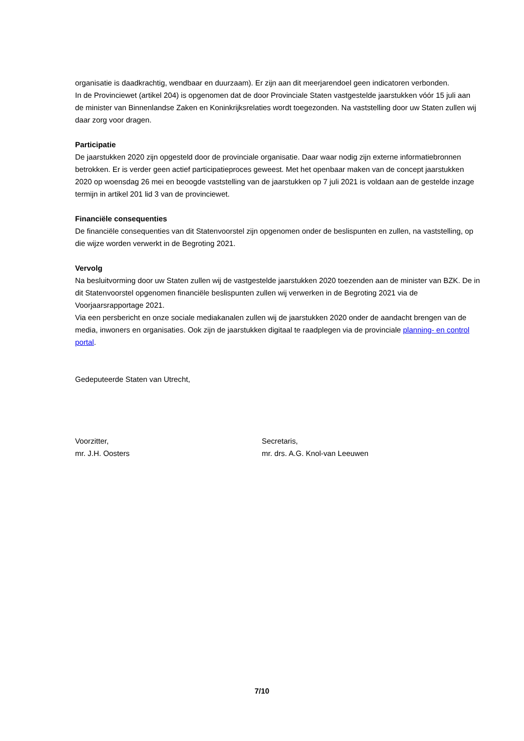organisatie is daadkrachtig, wendbaar en duurzaam). Er zijn aan dit meerjarendoel geen indicatoren verbonden.
In de Provinciewet (artikel 204) is opgenomen dat de door Provinciale Staten vastgestelde jaarstukken vóór 15 juli aan de minister van Binnenlandse Zaken en Koninkrijksrelaties wordt toegezonden. Na vaststelling door uw Staten zullen wij daar zorg voor dragen.
Participatie
De jaarstukken 2020 zijn opgesteld door de provinciale organisatie. Daar waar nodig zijn externe informatiebronnen betrokken. Er is verder geen actief participatieproces geweest. Met het openbaar maken van de concept jaarstukken 2020 op woensdag 26 mei en beoogde vaststelling van de jaarstukken op 7 juli 2021 is voldaan aan de gestelde inzage termijn in artikel 201 lid 3 van de provinciewet.
Financiële consequenties
De financiële consequenties van dit Statenvoorstel zijn opgenomen onder de beslispunten en zullen, na vaststelling, op die wijze worden verwerkt in de Begroting 2021.
Vervolg
Na besluitvorming door uw Staten zullen wij de vastgestelde jaarstukken 2020 toezenden aan de minister van BZK. De in dit Statenvoorstel opgenomen financiële beslispunten zullen wij verwerken in de Begroting 2021 via de Voorjaarsrapportage 2021.
Via een persbericht en onze sociale mediakanalen zullen wij de jaarstukken 2020 onder de aandacht brengen van de media, inwoners en organisaties. Ook zijn de jaarstukken digitaal te raadplegen via de provinciale planning- en control portal.
Gedeputeerde Staten van Utrecht,
Voorzitter,
mr. J.H. Oosters
Secretaris,
mr. drs. A.G. Knol-van Leeuwen
7/10